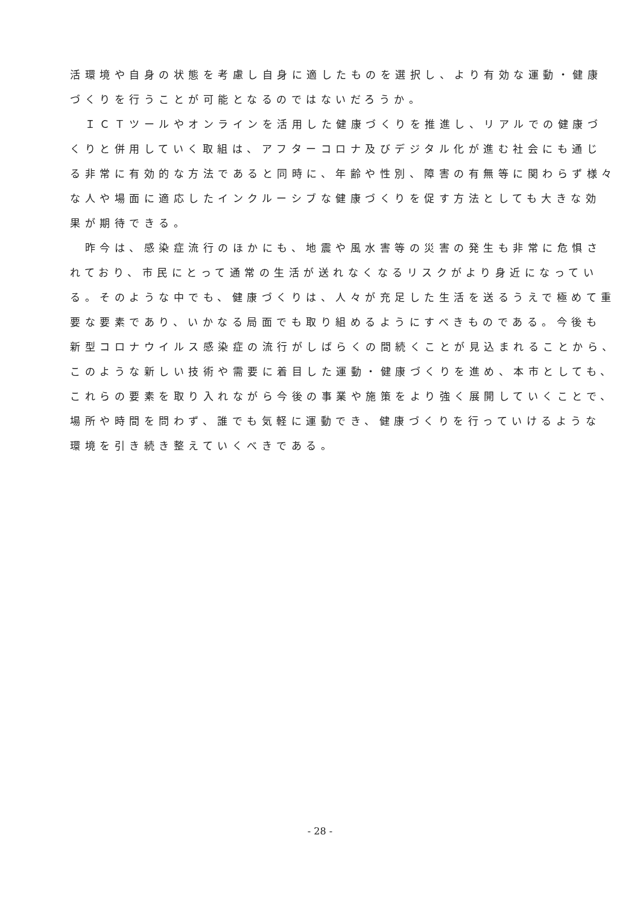活環境や自身の状態を考慮し自身に適したものを選択し、より有効な運動・健康
づくりを行うことが可能となるのではないだろうか。
　ＩＣＴツールやオンラインを活用した健康づくりを推進し、リアルでの健康づ
くりと併用していく取組は、アフターコロナ及びデジタル化が進む社会にも通じ
る非常に有効的な方法であると同時に、年齢や性別、障害の有無等に関わらず様々
な人や場面に適応したインクルーシブな健康づくりを促す方法としても大きな効
果が期待できる。
　昨今は、感染症流行のほかにも、地震や風水害等の災害の発生も非常に危惧さ
れており、市民にとって通常の生活が送れなくなるリスクがより身近になってい
る。そのような中でも、健康づくりは、人々が充足した生活を送るうえで極めて重
要な要素であり、いかなる局面でも取り組めるようにすべきものである。今後も
新型コロナウイルス感染症の流行がしばらくの間続くことが見込まれることから、
このような新しい技術や需要に着目した運動・健康づくりを進め、本市としても、
これらの要素を取り入れながら今後の事業や施策をより強く展開していくことで、
場所や時間を問わず、誰でも気軽に運動でき、健康づくりを行っていけるような
環境を引き続き整えていくべきである。
- 28 -